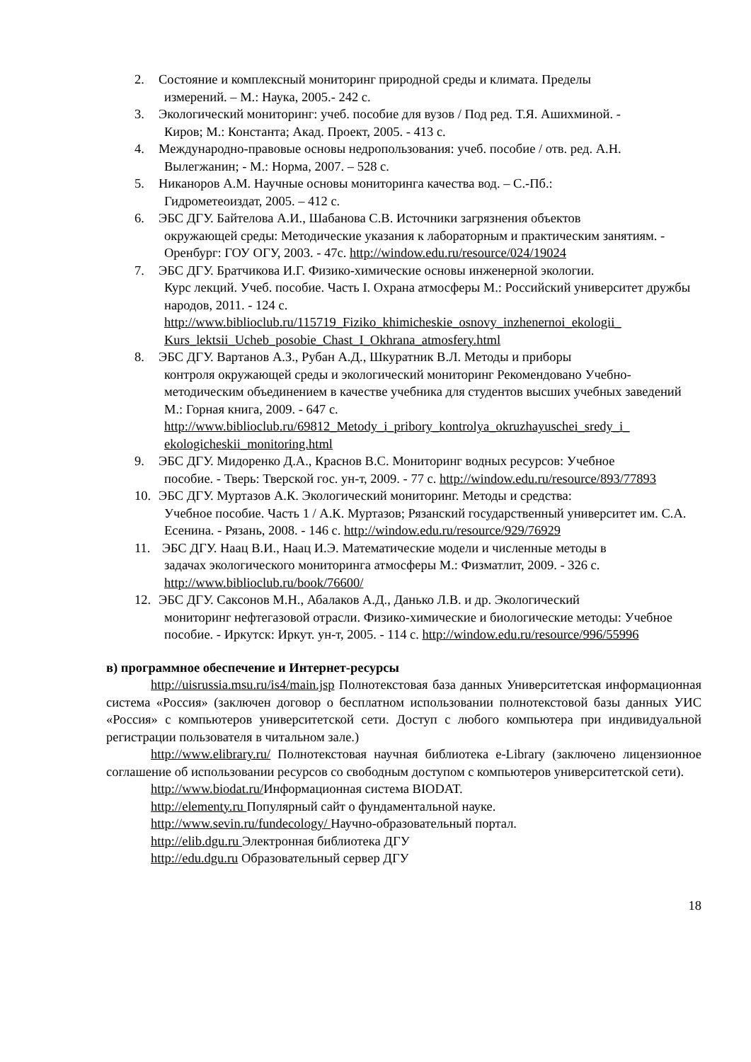2. Состояние и комплексный мониторинг природной среды и климата. Пределы
измерений. – М.: Наука, 2005.- 242 с.
3. Экологический мониторинг: учеб. пособие для вузов / Под ред. Т.Я. Ашихминой. -
Киров; М.: Константа; Акад. Проект, 2005. - 413 с.
4. Международно-правовые основы недропользования: учеб. пособие / отв. ред. А.Н.
Вылегжанин; - М.: Норма, 2007. – 528 с.
5. Никаноров А.М. Научные основы мониторинга качества вод. – С.-Пб.:
Гидрометеоиздат, 2005. – 412 с.
6. ЭБС ДГУ. Байтелова А.И., Шабанова С.В. Источники загрязнения объектов
окружающей среды: Методические указания к лабораторным и практическим занятиям. - Оренбург: ГОУ ОГУ, 2003. - 47с. http://window.edu.ru/resource/024/19024
7. ЭБС ДГУ. Братчикова И.Г. Физико-химические основы инженерной экологии.
Курс лекций. Учеб. пособие. Часть I. Охрана атмосферы М.: Российский университет дружбы народов, 2011. - 124 с. http://www.biblioclub.ru/115719_Fiziko_khimicheskie_osnovy_inzhenernoi_ekologii_ Kurs_lektsii_Ucheb_posobie_Chast_I_Okhrana_atmosfery.html
8. ЭБС ДГУ. Вартанов А.З., Рубан А.Д., Шкуратник В.Л. Методы и приборы
контроля окружающей среды и экологический мониторинг Рекомендовано Учебно-методическим объединением в качестве учебника для студентов высших учебных заведений М.: Горная книга, 2009. - 647 с. http://www.biblioclub.ru/69812_Metody_i_pribory_kontrolya_okruzhayuschei_sredy_i_ ekologicheskii_monitoring.html
9. ЭБС ДГУ. Мидоренко Д.А., Краснов В.С. Мониторинг водных ресурсов: Учебное
пособие. - Тверь: Тверской гос. ун-т, 2009. - 77 с. http://window.edu.ru/resource/893/77893
10. ЭБС ДГУ. Муртазов А.К. Экологический мониторинг. Методы и средства:
Учебное пособие. Часть 1 / А.К. Муртазов; Рязанский государственный университет им. С.А. Есенина. - Рязань, 2008. - 146 с. http://window.edu.ru/resource/929/76929
11. ЭБС ДГУ. Наац В.И., Наац И.Э. Математические модели и численные методы в
задачах экологического мониторинга атмосферы М.: Физматлит, 2009. - 326 с. http://www.biblioclub.ru/book/76600/
12. ЭБС ДГУ. Саксонов М.Н., Абалаков А.Д., Данько Л.В. и др. Экологический
мониторинг нефтегазовой отрасли. Физико-химические и биологические методы: Учебное пособие. - Иркутск: Иркут. ун-т, 2005. - 114 с. http://window.edu.ru/resource/996/55996
в) программное обеспечение и Интернет-ресурсы
http://uisrussia.msu.ru/is4/main.jsp Полнотекстовая база данных Университетская информационная система «Россия» (заключен договор о бесплатном использовании полнотекстовой базы данных УИС «Россия» с компьютеров университетской сети. Доступ с любого компьютера при индивидуальной регистрации пользователя в читальном зале.)
http://www.elibrary.ru/ Полнотекстовая научная библиотека e-Library (заключено лицензионное соглашение об использовании ресурсов со свободным доступом с компьютеров университетской сети).
http://www.biodat.ru/Информационная система BIODAT.
http://elementy.ru Популярный сайт о фундаментальной науке.
http://www.sevin.ru/fundecology/ Научно-образовательный портал.
http://elib.dgu.ru Электронная библиотека ДГУ
http://edu.dgu.ru Образовательный сервер ДГУ
18